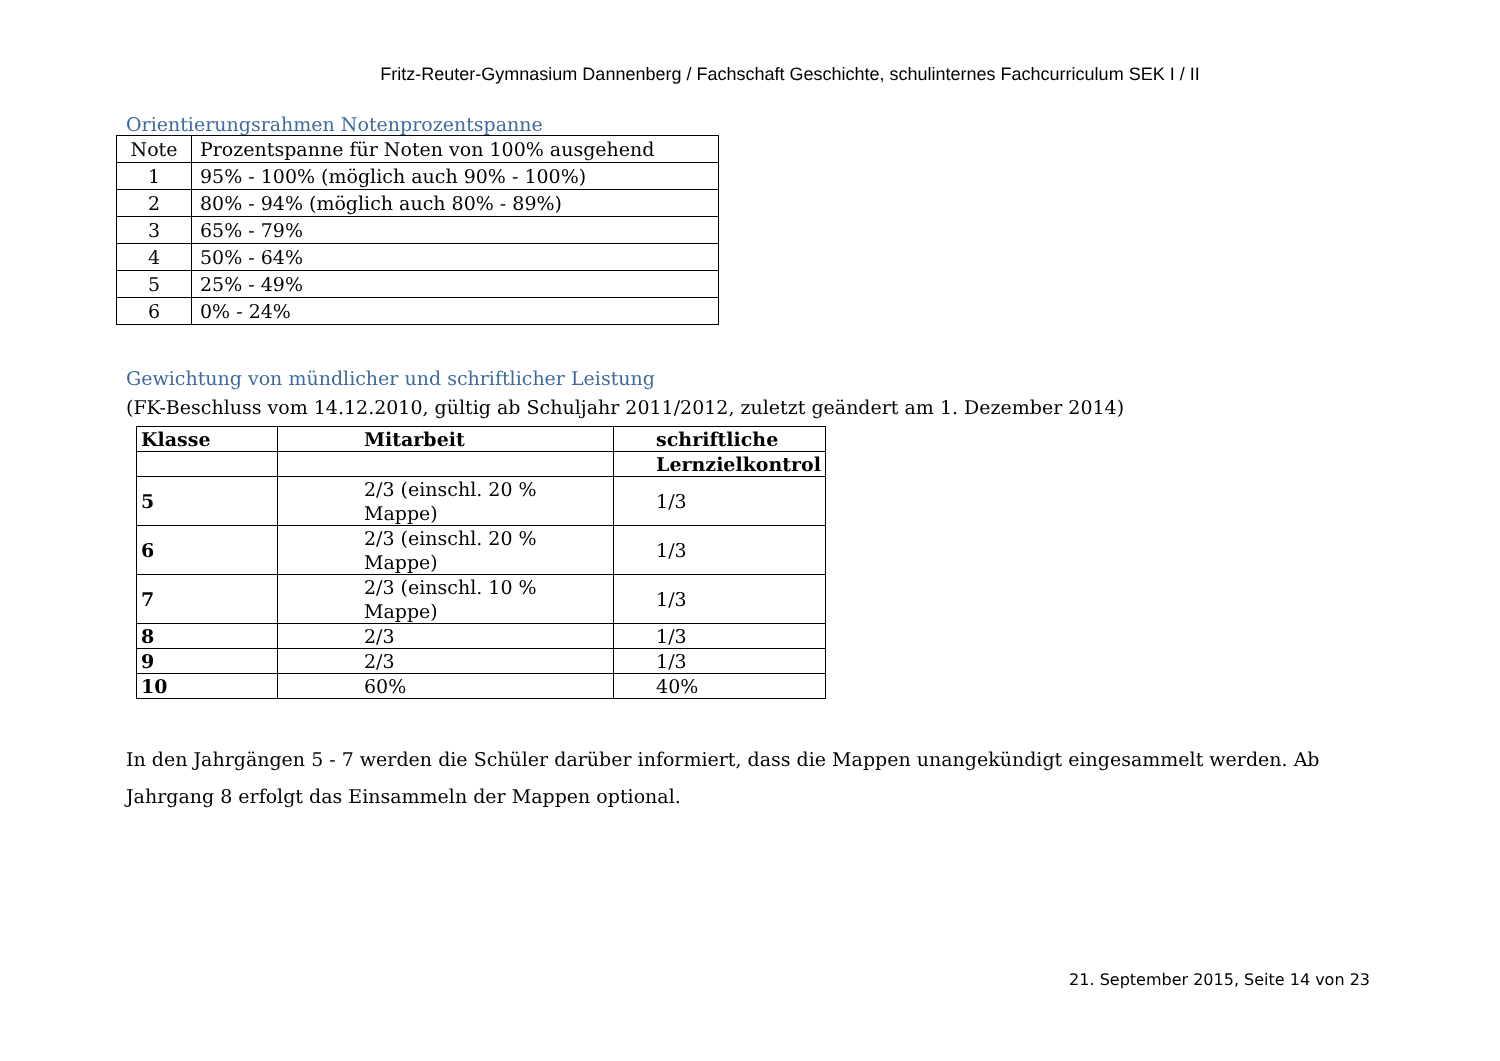Fritz-Reuter-Gymnasium Dannenberg / Fachschaft Geschichte, schulinternes Fachcurriculum SEK I / II
Orientierungsrahmen Notenprozentspanne
| Note | Prozentspanne für Noten von 100% ausgehend |
| --- | --- |
| 1 | 95% - 100% (möglich auch 90% - 100%) |
| 2 | 80% - 94% (möglich auch 80% - 89%) |
| 3 | 65% - 79% |
| 4 | 50% - 64% |
| 5 | 25% - 49% |
| 6 | 0% - 24% |
Gewichtung von mündlicher und schriftlicher Leistung
(FK-Beschluss vom 14.12.2010, gültig ab Schuljahr 2011/2012, zuletzt geändert am 1. Dezember 2014)
| Klasse | Mitarbeit | schriftliche |
| --- | --- | --- |
| | | Lernzielkontrol |
| 5 | 2/3 (einschl. 20 % Mappe) | 1/3 |
| 6 | 2/3 (einschl. 20 % Mappe) | 1/3 |
| 7 | 2/3 (einschl. 10 % Mappe) | 1/3 |
| 8 | 2/3 | 1/3 |
| 9 | 2/3 | 1/3 |
| 10 | 60% | 40% |
In den Jahrgängen 5 - 7 werden die Schüler darüber informiert, dass die Mappen unangekündigt eingesammelt werden. Ab Jahrgang 8 erfolgt das Einsammeln der Mappen optional.
21. September 2015, Seite 14 von 23